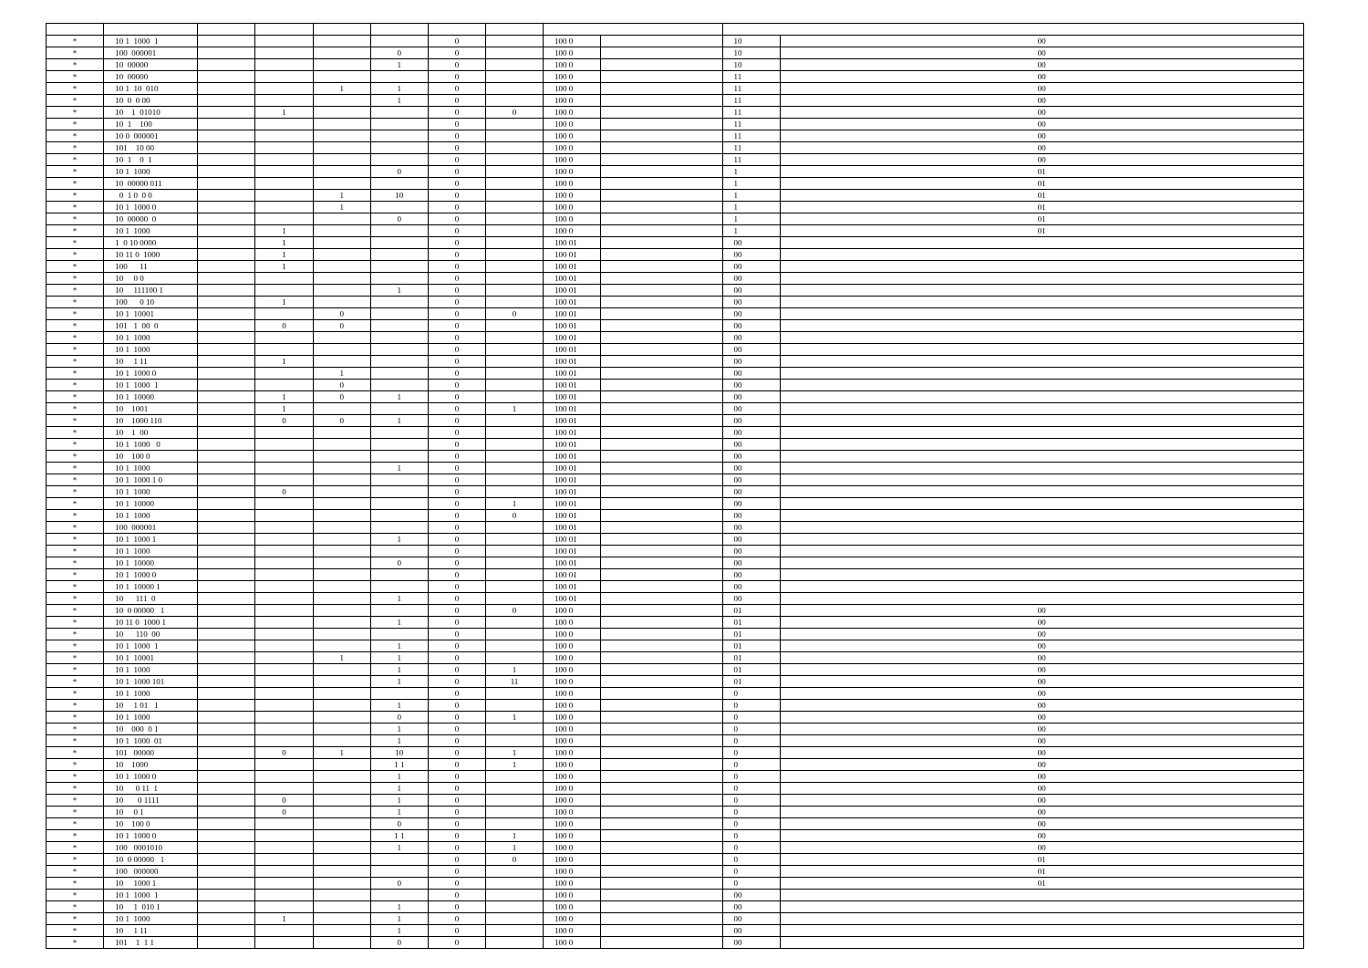| * | 10 1 1000 1 | | | | | 0 | | 100 0 | | 10 | 00 |
| * | 100 000001 | | | | 0 | 0 | | 100 0 | | 10 | 00 |
| * | 10 00000 | | | | 1 | 0 | | 100 0 | | 10 | 00 |
| * | 10 00000 | | | | | 0 | | 100 0 | | 11 | 00 |
| * | 10 1 10 010 | | | 1 | 1 | 0 | | 100 0 | | 11 | 00 |
| * | 10 0 0 00 | | | | 1 | 0 | | 100 0 | | 11 | 00 |
| * | 10 1 01010 | | 1 | | | 0 | 0 | 100 0 | | 11 | 00 |
| * | 10 1 100 | | | | | 0 | | 100 0 | | 11 | 00 |
| * | 10 0 000001 | | | | | 0 | | 100 0 | | 11 | 00 |
| * | 101 10 00 | | | | | 0 | | 100 0 | | 11 | 00 |
| * | 10 1 0 1 | | | | | 0 | | 100 0 | | 11 | 00 |
| * | 10 1 1000 | | | | 0 | 0 | | 100 0 | | 1 | 01 |
| * | 10 00000 011 | | | | | 0 | | 100 0 | | 1 | 01 |
| * | 0 1 0 0 0 | | | 1 | 10 | 0 | | 100 0 | | 1 | 01 |
| * | 10 1 1000 0 | | | 1 | | 0 | | 100 0 | | 1 | 01 |
| * | 10 00000 0 | | | | 0 | 0 | | 100 0 | | 1 | 01 |
| * | 10 1 1000 | | 1 | | | 0 | | 100 0 | | 1 | 01 |
| * | 1 0 10 0000 | | 1 | | | 0 | | 100 01 | | 00 | |
| * | 10 11 0 1000 | | 1 | | | 0 | | 100 01 | | 00 | |
| * | 100 11 | | 1 | | | 0 | | 100 01 | | 00 | |
| * | 10 0 0 | | | | | 0 | | 100 01 | | 00 | |
| * | 10 111100 1 | | | | 1 | 0 | | 100 01 | | 00 | |
| * | 100 0 10 | | 1 | | | 0 | | 100 01 | | 00 | |
| * | 10 1 10001 | | | 0 | | 0 | 0 | 100 01 | | 00 | |
| * | 101 1 00 0 | | 0 | 0 | | 0 | | 100 01 | | 00 | |
| * | 10 1 1000 | | | | | 0 | | 100 01 | | 00 | |
| * | 10 1 1000 | | | | | 0 | | 100 01 | | 00 | |
| * | 10 1 11 | | 1 | | | 0 | | 100 01 | | 00 | |
| * | 10 1 1000 0 | | | 1 | | 0 | | 100 01 | | 00 | |
| * | 10 1 1000 1 | | | 0 | | 0 | | 100 01 | | 00 | |
| * | 10 1 10000 | | 1 | 0 | 1 | 0 | | 100 01 | | 00 | |
| * | 10 1001 | | 1 | | | 0 | 1 | 100 01 | | 00 | |
| * | 10 1000 110 | | 0 | 0 | 1 | 0 | | 100 01 | | 00 | |
| * | 10 1 00 | | | | | 0 | | 100 01 | | 00 | |
| * | 10 1 1000 0 | | | | | 0 | | 100 01 | | 00 | |
| * | 10 100 0 | | | | | 0 | | 100 01 | | 00 | |
| * | 10 1 1000 | | | | 1 | 0 | | 100 01 | | 00 | |
| * | 10 1 1000 1 0 | | | | | 0 | | 100 01 | | 00 | |
| * | 10 1 1000 | | 0 | | | 0 | | 100 01 | | 00 | |
| * | 10 1 10000 | | | | | 0 | 1 | 100 01 | | 00 | |
| * | 10 1 1000 | | | | | 0 | 0 | 100 01 | | 00 | |
| * | 100 000001 | | | | | 0 | | 100 01 | | 00 | |
| * | 10 1 1000 1 | | | | 1 | 0 | | 100 01 | | 00 | |
| * | 10 1 1000 | | | | | 0 | | 100 01 | | 00 | |
| * | 10 1 10000 | | | | 0 | 0 | | 100 01 | | 00 | |
| * | 10 1 1000 0 | | | | | 0 | | 100 01 | | 00 | |
| * | 10 1 10000 1 | | | | | 0 | | 100 01 | | 00 | |
| * | 10 111 0 | | | | 1 | 0 | | 100 01 | | 00 | |
| * | 10 0 00000 1 | | | | | 0 | 0 | 100 0 | | 01 | 00 |
| * | 10 11 0 1000 1 | | | | 1 | 0 | | 100 0 | | 01 | 00 |
| * | 10 110 00 | | | | | 0 | | 100 0 | | 01 | 00 |
| * | 10 1 1000 1 | | | | 1 | 0 | | 100 0 | | 01 | 00 |
| * | 10 1 10001 | | | 1 | 1 | 0 | | 100 0 | | 01 | 00 |
| * | 10 1 1000 | | | | 1 | 0 | 1 | 100 0 | | 01 | 00 |
| * | 10 1 1000 101 | | | | 1 | 0 | 11 | 100 0 | | 01 | 00 |
| * | 10 1 1000 | | | | | 0 | | 100 0 | | 0 | 00 |
| * | 10 1 01 1 | | | | 1 | 0 | | 100 0 | | 0 | 00 |
| * | 10 1 1000 | | | | 0 | 0 | 1 | 100 0 | | 0 | 00 |
| * | 10 000 0 1 | | | | 1 | 0 | | 100 0 | | 0 | 00 |
| * | 10 1 1000 01 | | | | 1 | 0 | | 100 0 | | 0 | 00 |
| * | 101 00000 | | 0 | 1 | 10 | 0 | 1 | 100 0 | | 0 | 00 |
| * | 10 1000 | | | | 1 1 | 0 | 1 | 100 0 | | 0 | 00 |
| * | 10 1 1000 0 | | | | 1 | 0 | | 100 0 | | 0 | 00 |
| * | 10 0 11 1 | | | | 1 | 0 | | 100 0 | | 0 | 00 |
| * | 10 0 1111 | | 0 | | 1 | 0 | | 100 0 | | 0 | 00 |
| * | 10 0 1 | | 0 | | 1 | 0 | | 100 0 | | 0 | 00 |
| * | 10 100 0 | | | | 0 | 0 | | 100 0 | | 0 | 00 |
| * | 10 1 1000 0 | | | | 1 1 | 0 | 1 | 100 0 | | 0 | 00 |
| * | 100 0001010 | | | | 1 | 0 | 1 | 100 0 | | 0 | 00 |
| * | 10 0 00000 1 | | | | | 0 | 0 | 100 0 | | 0 | 01 |
| * | 100 000000 | | | | | 0 | | 100 0 | | 0 | 01 |
| * | 10 1000 1 | | | | 0 | 0 | | 100 0 | | 0 | 01 |
| * | 10 1 1000 1 | | | | | 0 | | 100 0 | | 00 | |
| * | 10 1 010 1 | | | | 1 | 0 | | 100 0 | | 00 | |
| * | 10 1 1000 | | 1 | | 1 | 0 | | 100 0 | | 00 | |
| * | 10 1 11 | | | | 1 | 0 | | 100 0 | | 00 | |
| * | 101 1 1 1 | | | | 0 | 0 | | 100 0 | | 00 | |